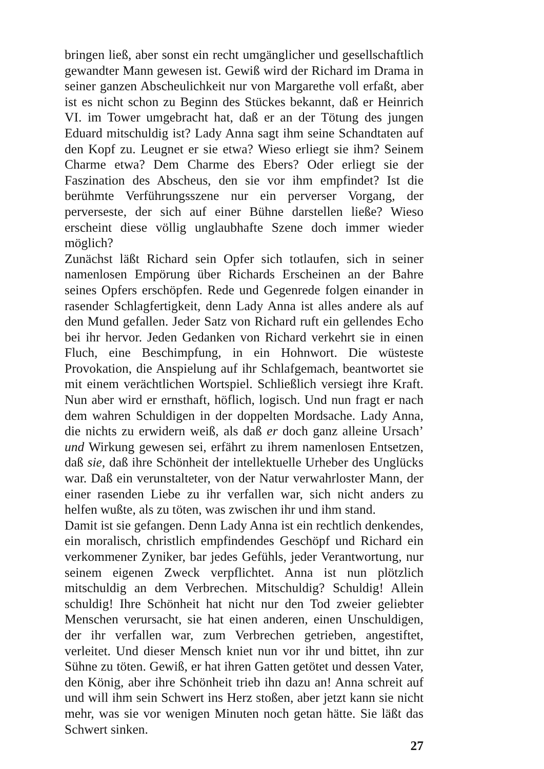bringen ließ, aber sonst ein recht umgänglicher und gesellschaftlich gewandter Mann gewesen ist. Gewiß wird der Richard im Drama in seiner ganzen Abscheulichkeit nur von Margarethe voll erfaßt, aber ist es nicht schon zu Beginn des Stückes bekannt, daß er Heinrich VI. im Tower umgebracht hat, daß er an der Tötung des jungen Eduard mitschuldig ist? Lady Anna sagt ihm seine Schandtaten auf den Kopf zu. Leugnet er sie etwa? Wieso erliegt sie ihm? Seinem Charme etwa? Dem Charme des Ebers? Oder erliegt sie der Faszination des Abscheus, den sie vor ihm empfindet? Ist die berühmte Verführungsszene nur ein perverser Vorgang, der perverseste, der sich auf einer Bühne darstellen ließe? Wieso erscheint diese völlig unglaubhafte Szene doch immer wieder möglich?
Zunächst läßt Richard sein Opfer sich totlaufen, sich in seiner namenlosen Empörung über Richards Erscheinen an der Bahre seines Opfers erschöpfen. Rede und Gegenrede folgen einander in rasender Schlagfertigkeit, denn Lady Anna ist alles andere als auf den Mund gefallen. Jeder Satz von Richard ruft ein gellendes Echo bei ihr hervor. Jeden Gedanken von Richard verkehrt sie in einen Fluch, eine Beschimpfung, in ein Hohnwort. Die wüsteste Provokation, die Anspielung auf ihr Schlafgemach, beantwortet sie mit einem verächtlichen Wortspiel. Schließlich versiegt ihre Kraft. Nun aber wird er ernsthaft, höflich, logisch. Und nun fragt er nach dem wahren Schuldigen in der doppelten Mordsache. Lady Anna, die nichts zu erwidern weiß, als daß er doch ganz alleine Ursach’ und Wirkung gewesen sei, erfährt zu ihrem namenlosen Entsetzen, daß sie, daß ihre Schönheit der intellektuelle Urheber des Unglücks war. Daß ein verunstalteter, von der Natur verwahrloster Mann, der einer rasenden Liebe zu ihr verfallen war, sich nicht anders zu helfen wußte, als zu töten, was zwischen ihr und ihm stand.
Damit ist sie gefangen. Denn Lady Anna ist ein rechtlich denkendes, ein moralisch, christlich empfindendes Geschöpf und Richard ein verkommener Zyniker, bar jedes Gefühls, jeder Verantwortung, nur seinem eigenen Zweck verpflichtet. Anna ist nun plötzlich mitschuldig an dem Verbrechen. Mitschuldig? Schuldig! Allein schuldig! Ihre Schönheit hat nicht nur den Tod zweier geliebter Menschen verursacht, sie hat einen anderen, einen Unschuldigen, der ihr verfallen war, zum Verbrechen getrieben, angestiftet, verleitet. Und dieser Mensch kniet nun vor ihr und bittet, ihn zur Sühne zu töten. Gewiß, er hat ihren Gatten getötet und dessen Vater, den König, aber ihre Schönheit trieb ihn dazu an! Anna schreit auf und will ihm sein Schwert ins Herz stoßen, aber jetzt kann sie nicht mehr, was sie vor wenigen Minuten noch getan hätte. Sie läßt das Schwert sinken.
27